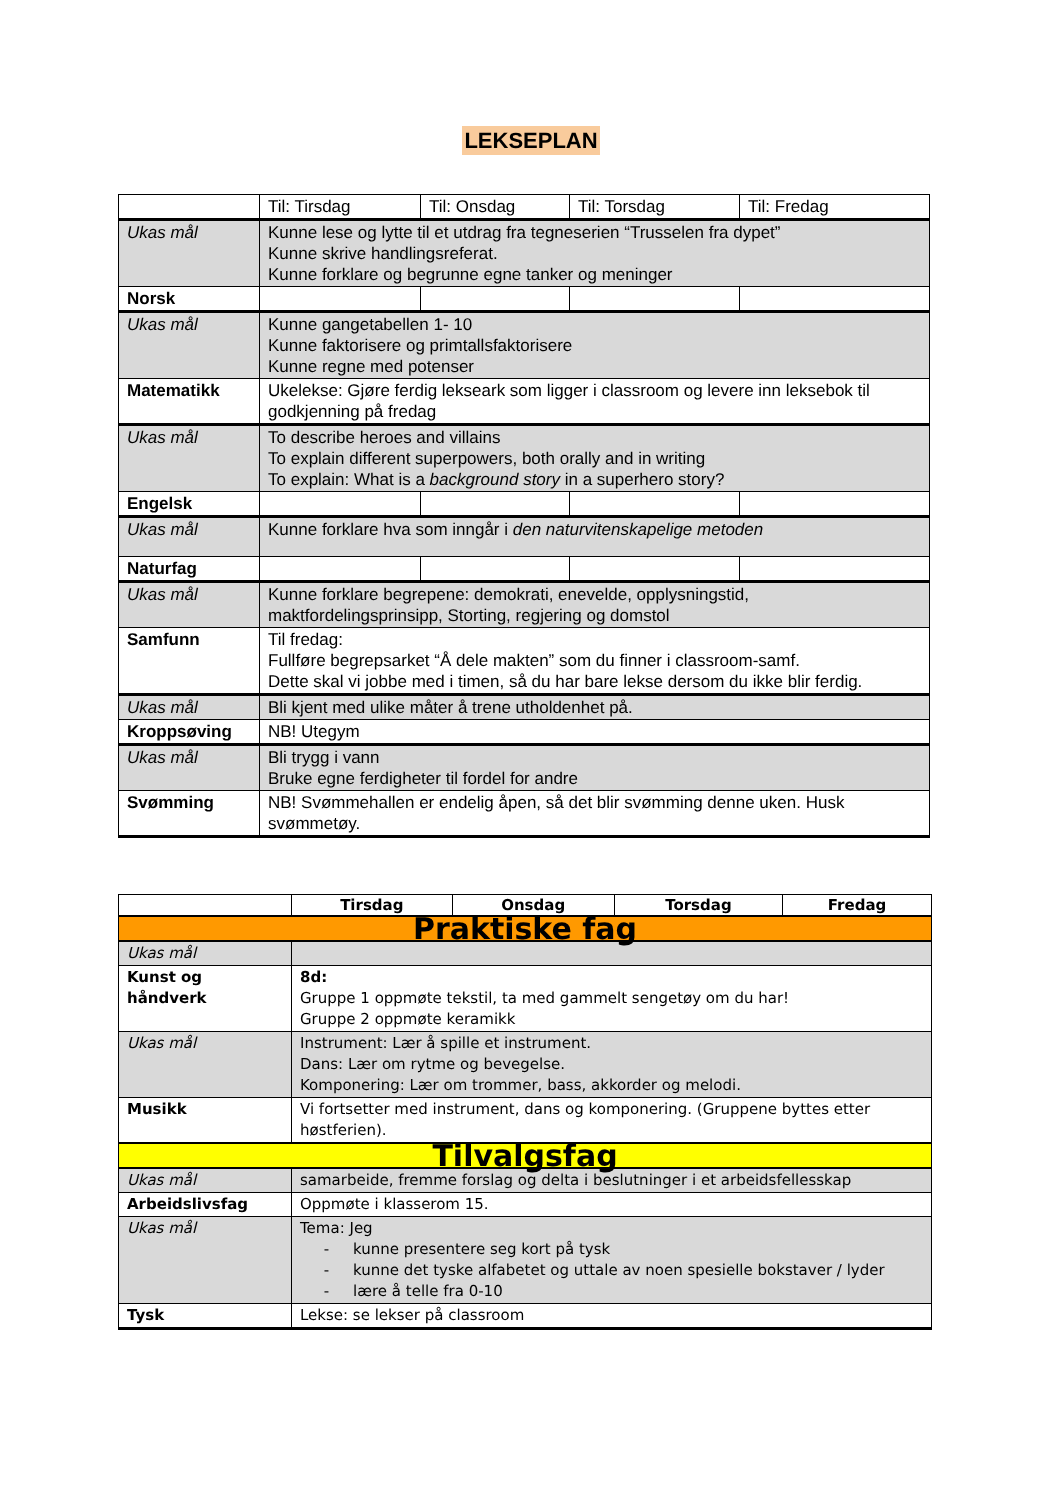LEKSEPLAN
| | Til: Tirsdag | Til: Onsdag | Til: Torsdag | Til: Fredag |
| Ukas mål | Kunne lese og lytte til et utdrag fra tegneserien “Trusselen fra dypet” Kunne skrive handlingsreferat. Kunne forklare og begrunne egne tanker og meninger | | | |
| Norsk | | | | |
| Ukas mål | Kunne gangetabellen 1- 10 Kunne faktorisere og primtallsfaktorisere Kunne regne med potenser | | | |
| Matematikk | Ukelekse: Gjøre ferdig lekseark som ligger i classroom og levere inn leksebok til godkjenning på fredag | | | |
| Ukas mål | To describe heroes and villains To explain different superpowers, both orally and in writing To explain: What is a background story in a superhero story? | | | |
| Engelsk | | | | |
| Ukas mål | Kunne forklare hva som inngår i den naturvitenskapelige metoden | | | |
| Naturfag | | | | |
| Ukas mål | Kunne forklare begrepene: demokrati, enevelde, opplysningstid, maktfordelingsprinsipp, Storting, regjering og domstol | | | |
| Samfunn | Til fredag: Fullføre begrepsarket “Å dele makten” som du finner i classroom-samf. Dette skal vi jobbe med i timen, så du har bare lekse dersom du ikke blir ferdig. | | | |
| Ukas mål | Bli kjent med ulike måter å trene utholdenhet på. | | | |
| Kroppsøving | NB! Utegym | | | |
| Ukas mål | Bli trygg i vann Bruke egne ferdigheter til fordel for andre | | | |
| Svømming | NB! Svømmehallen er endelig åpen, så det blir svømming denne uken. Husk svømmetøy. | | | |
| | Tirsdag | Onsdag | Torsdag | Fredag |
| --- | --- | --- | --- | --- |
| Praktiske fag | | | | |
| Ukas mål | | | | |
| Kunst og håndverk | 8d: Gruppe 1 oppmøte tekstil, ta med gammelt sengetøy om du har! Gruppe 2 oppmøte keramikk | | | |
| Ukas mål | Instrument: Lær å spille et instrument. Dans: Lær om rytme og bevegelse. Komponering: Lær om trommer, bass, akkorder og melodi. | | | |
| Musikk | Vi fortsetter med instrument, dans og komponering. (Gruppene byttes etter høstferien). | | | |
| Tilvalgsfag | | | | |
| Ukas mål | samarbeide, fremme forslag og delta i beslutninger i et arbeidsfellesskap | | | |
| Arbeidslivsfag | Oppmøte i klasserom 15. | | | |
| Ukas mål | Tema: Jeg - kunne presentere seg kort på tysk - kunne det tyske alfabetet og uttale av noen spesielle bokstaver / lyder - lære å telle fra 0-10 | | | |
| Tysk | Lekse: se lekser på classroom | | | |